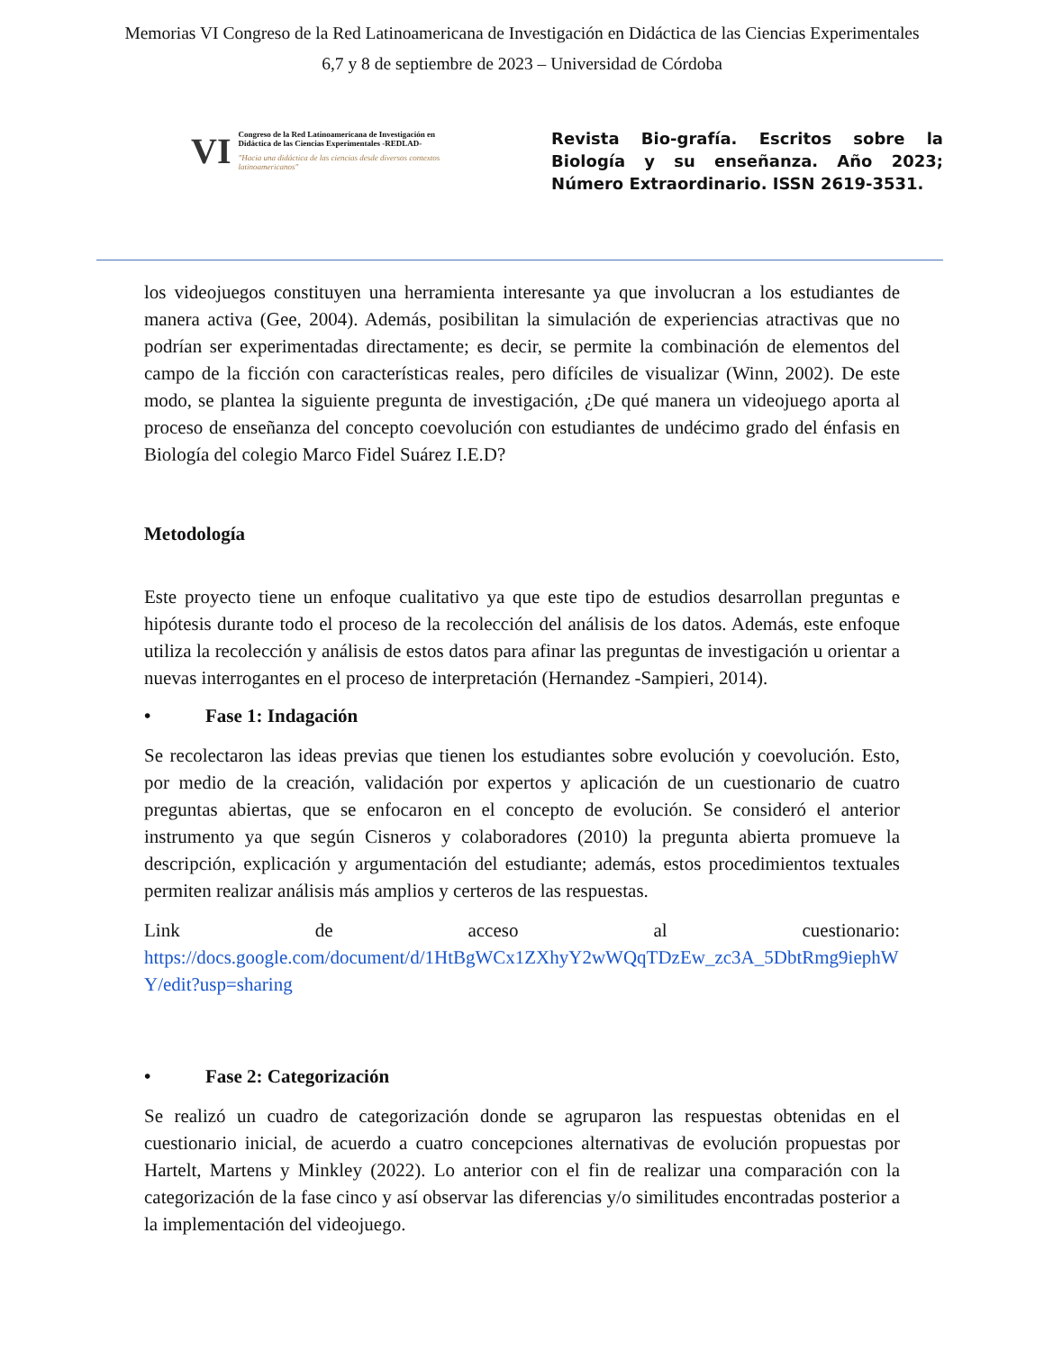Memorias VI Congreso de la Red Latinoamericana de Investigación en Didáctica de las Ciencias Experimentales
6,7 y 8 de septiembre de 2023 – Universidad de Córdoba
VI Congreso de la Red Latinoamericana de Investigación en Didáctica de las Ciencias Experimentales -REDLAD-
"Hacia una didáctica de las ciencias desde diversos contextos latinoamericanos"
Revista Bio-grafía. Escritos sobre la Biología y su enseñanza. Año 2023; Número Extraordinario. ISSN 2619-3531.
los videojuegos constituyen una herramienta interesante ya que involucran a los estudiantes de manera activa (Gee, 2004). Además, posibilitan la simulación de experiencias atractivas que no podrían ser experimentadas directamente; es decir, se permite la combinación de elementos del campo de la ficción con características reales, pero difíciles de visualizar (Winn, 2002). De este modo, se plantea la siguiente pregunta de investigación, ¿De qué manera un videojuego aporta al proceso de enseñanza del concepto coevolución con estudiantes de undécimo grado del énfasis en Biología del colegio Marco Fidel Suárez I.E.D?
Metodología
Este proyecto tiene un enfoque cualitativo ya que este tipo de estudios desarrollan preguntas e hipótesis durante todo el proceso de la recolección del análisis de los datos. Además, este enfoque utiliza la recolección y análisis de estos datos para afinar las preguntas de investigación u orientar a nuevas interrogantes en el proceso de interpretación (Hernandez -Sampieri, 2014).
• Fase 1: Indagación
Se recolectaron las ideas previas que tienen los estudiantes sobre evolución y coevolución. Esto, por medio de la creación, validación por expertos y aplicación de un cuestionario de cuatro preguntas abiertas, que se enfocaron en el concepto de evolución. Se consideró el anterior instrumento ya que según Cisneros y colaboradores (2010) la pregunta abierta promueve la descripción, explicación y argumentación del estudiante; además, estos procedimientos textuales permiten realizar análisis más amplios y certeros de las respuestas.
Link de acceso al cuestionario:
https://docs.google.com/document/d/1HtBgWCx1ZXhyY2wWQqTDzEw_zc3A_5DbtRmg9iephWY/edit?usp=sharing
• Fase 2: Categorización
Se realizó un cuadro de categorización donde se agruparon las respuestas obtenidas en el cuestionario inicial, de acuerdo a cuatro concepciones alternativas de evolución propuestas por Hartelt, Martens y Minkley (2022). Lo anterior con el fin de realizar una comparación con la categorización de la fase cinco y así observar las diferencias y/o similitudes encontradas posterior a la implementación del videojuego.